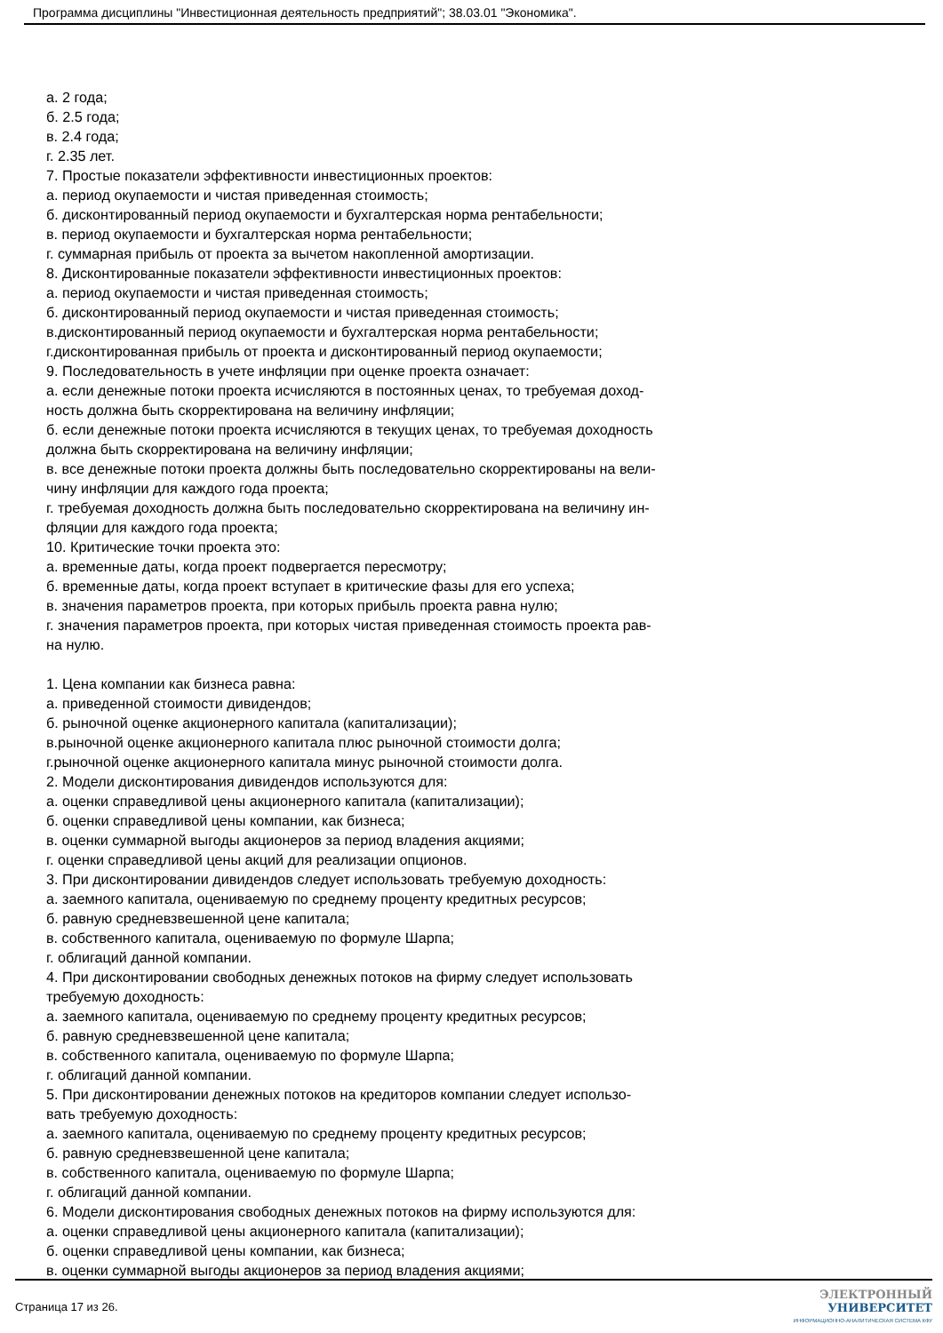Программа дисциплины "Инвестиционная деятельность предприятий"; 38.03.01 "Экономика".
а. 2 года;
б. 2.5 года;
в. 2.4 года;
г. 2.35 лет.
7. Простые показатели эффективности инвестиционных проектов:
а. период окупаемости и чистая приведенная стоимость;
б. дисконтированный период окупаемости и бухгалтерская норма рентабельности;
в. период окупаемости и бухгалтерская норма рентабельности;
г. суммарная прибыль от проекта за вычетом накопленной амортизации.
8. Дисконтированные показатели эффективности инвестиционных проектов:
а. период окупаемости и чистая приведенная стоимость;
б. дисконтированный период окупаемости и чистая приведенная стоимость;
в.дисконтированный период окупаемости и бухгалтерская норма рентабельности;
г.дисконтированная прибыль от проекта и дисконтированный период окупаемости;
9. Последовательность в учете инфляции при оценке проекта означает:
а. если денежные потоки проекта исчисляются в постоянных ценах, то требуемая доход-
ность должна быть скорректирована на величину инфляции;
б. если денежные потоки проекта исчисляются в текущих ценах, то требуемая доходность
должна быть скорректирована на величину инфляции;
в. все денежные потоки проекта должны быть последовательно скорректированы на вели-
чину инфляции для каждого года проекта;
г. требуемая доходность должна быть последовательно скорректирована на величину ин-
фляции для каждого года проекта;
10. Критические точки проекта это:
а. временные даты, когда проект подвергается пересмотру;
б. временные даты, когда проект вступает в критические фазы для его успеха;
в. значения параметров проекта, при которых прибыль проекта равна нулю;
г. значения параметров проекта, при которых чистая приведенная стоимость проекта рав-
на нулю.
1. Цена компании как бизнеса равна:
а. приведенной стоимости дивидендов;
б. рыночной оценке акционерного капитала (капитализации);
в.рыночной оценке акционерного капитала плюс рыночной стоимости долга;
г.рыночной оценке акционерного капитала минус рыночной стоимости долга.
2. Модели дисконтирования дивидендов используются для:
а. оценки справедливой цены акционерного капитала (капитализации);
б. оценки справедливой цены компании, как бизнеса;
в. оценки суммарной выгоды акционеров за период владения акциями;
г. оценки справедливой цены акций для реализации опционов.
3. При дисконтировании дивидендов следует использовать требуемую доходность:
а. заемного капитала, оцениваемую по среднему проценту кредитных ресурсов;
б. равную средневзвешенной цене капитала;
в. собственного капитала, оцениваемую по формуле Шарпа;
г. облигаций данной компании.
4. При дисконтировании свободных денежных потоков на фирму следует использовать
требуемую доходность:
а. заемного капитала, оцениваемую по среднему проценту кредитных ресурсов;
б. равную средневзвешенной цене капитала;
в. собственного капитала, оцениваемую по формуле Шарпа;
г. облигаций данной компании.
5. При дисконтировании денежных потоков на кредиторов компании следует использо-
вать требуемую доходность:
а. заемного капитала, оцениваемую по среднему проценту кредитных ресурсов;
б. равную средневзвешенной цене капитала;
в. собственного капитала, оцениваемую по формуле Шарпа;
г. облигаций данной компании.
6. Модели дисконтирования свободных денежных потоков на фирму используются для:
а. оценки справедливой цены акционерного капитала (капитализации);
б. оценки справедливой цены компании, как бизнеса;
в. оценки суммарной выгоды акционеров за период владения акциями;
Страница 17 из 26.
ЭЛЕКТРОННЫЙ
УНИВЕРСИТЕТ
ИНФОРМАЦИОННО-АНАЛИТИЧЕСКАЯ СИСТЕМА КФУ